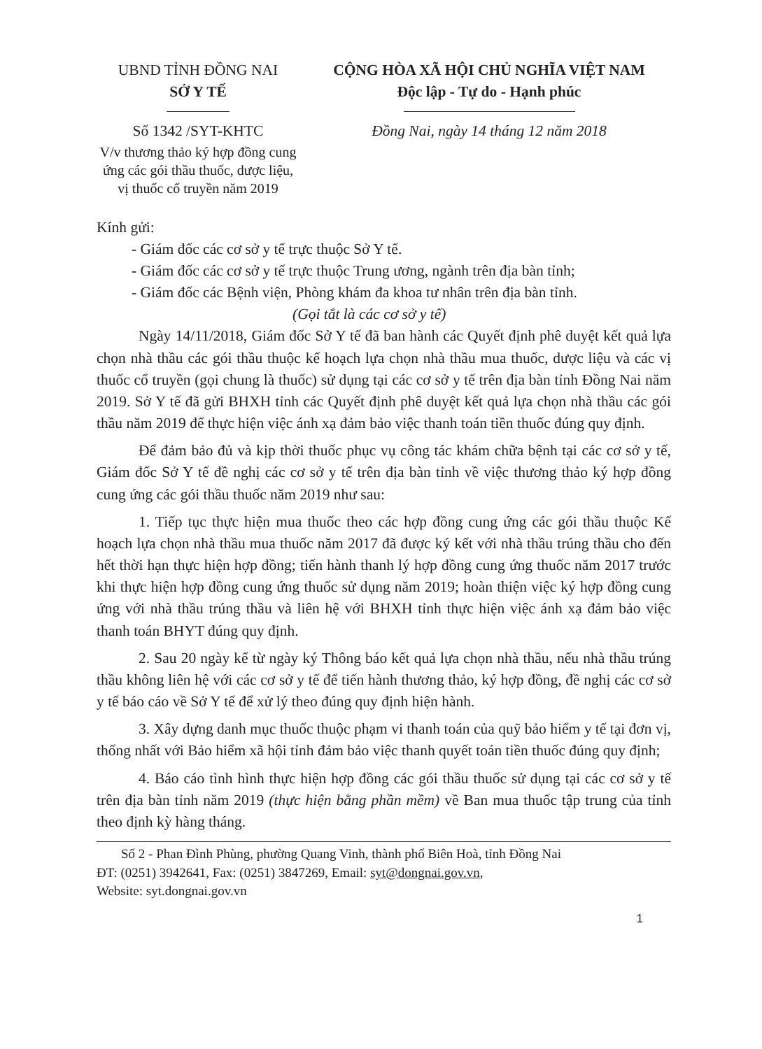UBND TỈNH ĐỒNG NAI
SỞ Y TẾ
Số 1342 /SYT-KHTC
V/v thương thảo ký hợp đồng cung ứng các gói thầu thuốc, dược liệu, vị thuốc cổ truyền năm 2019
CỘNG HÒA XÃ HỘI CHỦ NGHĨA VIỆT NAM
Độc lập - Tự do - Hạnh phúc
Đồng Nai, ngày 14 tháng 12 năm 2018
Kính gửi:
- Giám đốc các cơ sở y tế trực thuộc Sở Y tế.
- Giám đốc các cơ sở y tế trực thuộc Trung ương, ngành trên địa bàn tỉnh;
- Giám đốc các Bệnh viện, Phòng khám đa khoa tư nhân trên địa bàn tỉnh.
(Gọi tắt là các cơ sở y tế)
Ngày 14/11/2018, Giám đốc Sở Y tế đã ban hành các Quyết định phê duyệt kết quả lựa chọn nhà thầu các gói thầu thuộc kế hoạch lựa chọn nhà thầu mua thuốc, dược liệu và các vị thuốc cổ truyền (gọi chung là thuốc) sử dụng tại các cơ sở y tế trên địa bàn tỉnh Đồng Nai năm 2019. Sở Y tế đã gửi BHXH tỉnh các Quyết định phê duyệt kết quả lựa chọn nhà thầu các gói thầu năm 2019 để thực hiện việc ánh xạ đảm bảo việc thanh toán tiền thuốc đúng quy định.
Để đảm bảo đủ và kịp thời thuốc phục vụ công tác khám chữa bệnh tại các cơ sở y tế, Giám đốc Sở Y tế đề nghị các cơ sở y tế trên địa bàn tỉnh về việc thương thảo ký hợp đồng cung ứng các gói thầu thuốc năm 2019 như sau:
1. Tiếp tục thực hiện mua thuốc theo các hợp đồng cung ứng các gói thầu thuộc Kế hoạch lựa chọn nhà thầu mua thuốc năm 2017 đã được ký kết với nhà thầu trúng thầu cho đến hết thời hạn thực hiện hợp đồng; tiến hành thanh lý hợp đồng cung ứng thuốc năm 2017 trước khi thực hiện hợp đồng cung ứng thuốc sử dụng năm 2019; hoàn thiện việc ký hợp đồng cung ứng với nhà thầu trúng thầu và liên hệ với BHXH tỉnh thực hiện việc ánh xạ đảm bảo việc thanh toán BHYT đúng quy định.
2. Sau 20 ngày kể từ ngày ký Thông báo kết quả lựa chọn nhà thầu, nếu nhà thầu trúng thầu không liên hệ với các cơ sở y tế để tiến hành thương thảo, ký hợp đồng, đề nghị các cơ sở y tế báo cáo về Sở Y tế để xử lý theo đúng quy định hiện hành.
3. Xây dựng danh mục thuốc thuộc phạm vi thanh toán của quỹ bảo hiểm y tế tại đơn vị, thống nhất với Bảo hiểm xã hội tỉnh đảm bảo việc thanh quyết toán tiền thuốc đúng quy định;
4. Báo cáo tình hình thực hiện hợp đồng các gói thầu thuốc sử dụng tại các cơ sở y tế trên địa bàn tỉnh năm 2019 (thực hiện bằng phần mềm) về Ban mua thuốc tập trung của tỉnh theo định kỳ hàng tháng.
Số 2 - Phan Đình Phùng, phường Quang Vinh, thành phố Biên Hoà, tỉnh Đồng Nai
ĐT: (0251) 3942641, Fax: (0251) 3847269, Email: syt@dongnai.gov.vn,
Website: syt.dongnai.gov.vn
1